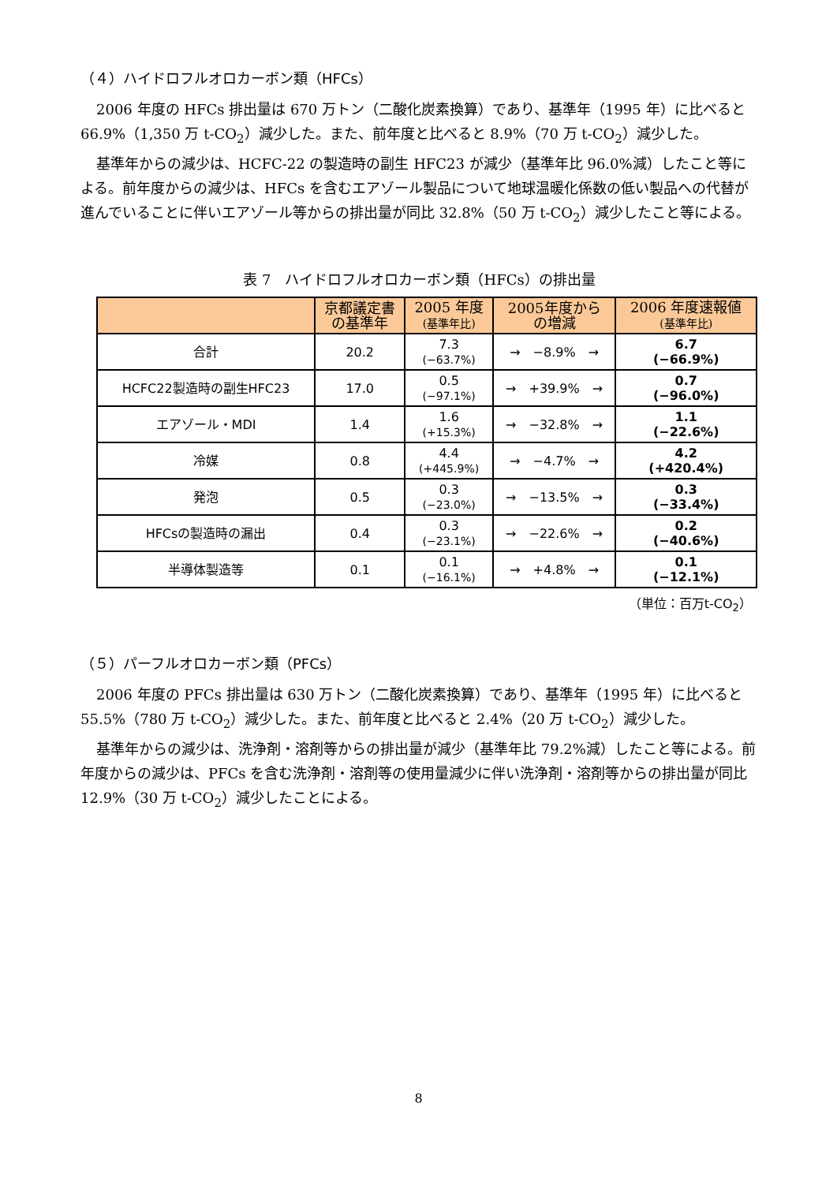（４）ハイドロフルオロカーボン類（HFCs）
2006 年度の HFCs 排出量は 670 万トン（二酸化炭素換算）であり、基準年（1995 年）に比べると 66.9%（1,350 万 t-CO<sub>2</sub>）減少した。また、前年度と比べると 8.9%（70 万 t-CO<sub>2</sub>）減少した。
基準年からの減少は、HCFC-22 の製造時の副生 HFC23 が減少（基準年比 96.0%減）したこと等による。前年度からの減少は、HFCs を含むエアゾール製品について地球温暖化係数の低い製品への代替が進んでいることに伴いエアゾール等からの排出量が同比 32.8%（50 万 t-CO<sub>2</sub>）減少したこと等による。
表 7　ハイドロフルオロカーボン類（HFCs）の排出量
| | 京都議定書 の基準年 | 2005 年度 (基準年比) | 2005年度から の増減 | 2006 年度速報値 (基準年比) |
| --- | --- | --- | --- | --- |
| 合計 | 20.2 | 7.3 (−63.7%) | → −8.9% → | 6.7 (−66.9%) |
| HCFC22製造時の副生HFC23 | 17.0 | 0.5 (−97.1%) | → +39.9% → | 0.7 (−96.0%) |
| エアゾール・MDI | 1.4 | 1.6 (+15.3%) | → −32.8% → | 1.1 (−22.6%) |
| 冷媒 | 0.8 | 4.4 (+445.9%) | → −4.7% → | 4.2 (+420.4%) |
| 発泡 | 0.5 | 0.3 (−23.0%) | → −13.5% → | 0.3 (−33.4%) |
| HFCsの製造時の漏出 | 0.4 | 0.3 (−23.1%) | → −22.6% → | 0.2 (−40.6%) |
| 半導体製造等 | 0.1 | 0.1 (−16.1%) | → +4.8% → | 0.1 (−12.1%) |
（単位：百万t-CO<sub>2</sub>）
（５）パーフルオロカーボン類（PFCs）
2006 年度の PFCs 排出量は 630 万トン（二酸化炭素換算）であり、基準年（1995 年）に比べると 55.5%（780 万 t-CO<sub>2</sub>）減少した。また、前年度と比べると 2.4%（20 万 t-CO<sub>2</sub>）減少した。
基準年からの減少は、洗浄剤・溶剤等からの排出量が減少（基準年比 79.2%減）したこと等による。前年度からの減少は、PFCs を含む洗浄剤・溶剤等の使用量減少に伴い洗浄剤・溶剤等からの排出量が同比 12.9%（30 万 t-CO<sub>2</sub>）減少したことによる。
8